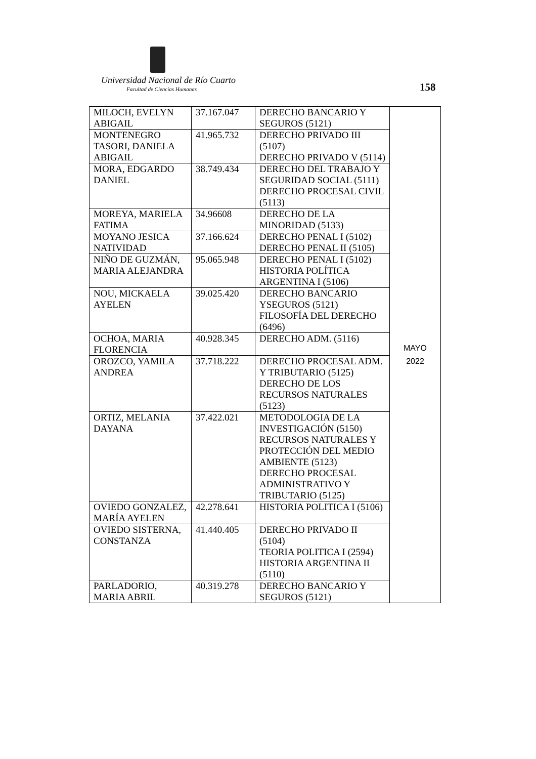Universidad Nacional de Río Cuarto
Facultad de Ciencias Humanas 158
| MILOCH, EVELYN ABIGAIL | 37.167.047 | DERECHO BANCARIO Y SEGUROS (5121) | MAYO 2022 |
| MONTENEGRO TASORI, DANIELA ABIGAIL | 41.965.732 | DERECHO PRIVADO III (5107) DERECHO PRIVADO V (5114) | |
| MORA, EDGARDO DANIEL | 38.749.434 | DERECHO DEL TRABAJO Y SEGURIDAD SOCIAL (5111) DERECHO PROCESAL CIVIL (5113) | |
| MOREYA, MARIELA FATIMA | 34.96608 | DERECHO DE LA MINORIDAD (5133) | |
| MOYANO JESICA NATIVIDAD | 37.166.624 | DERECHO PENAL I (5102) DERECHO PENAL II (5105) | |
| NIÑO DE GUZMÁN, MARIA ALEJANDRA | 95.065.948 | DERECHO PENAL I (5102) HISTORIA POLÍTICA ARGENTINA I (5106) | |
| NOU, MICKAELA AYELEN | 39.025.420 | DERECHO BANCARIO YSEGUROS (5121) FILOSOFÍA DEL DERECHO (6496) | |
| OCHOA, MARIA FLORENCIA | 40.928.345 | DERECHO ADM. (5116) | |
| OROZCO, YAMILA ANDREA | 37.718.222 | DERECHO PROCESAL ADM. Y TRIBUTARIO (5125) DERECHO DE LOS RECURSOS NATURALES (5123) | |
| ORTIZ, MELANIA DAYANA | 37.422.021 | METODOLOGIA DE LA INVESTIGACIÓN (5150) RECURSOS NATURALES Y PROTECCIÓN DEL MEDIO AMBIENTE (5123) DERECHO PROCESAL ADMINISTRATIVO Y TRIBUTARIO (5125) | |
| OVIEDO GONZALEZ, MARÍA AYELEN | 42.278.641 | HISTORIA POLITICA I (5106) | |
| OVIEDO SISTERNA, CONSTANZA | 41.440.405 | DERECHO PRIVADO II (5104) TEORIA POLITICA I (2594) HISTORIA ARGENTINA II (5110) | |
| PARLADORIO, MARIA ABRIL | 40.319.278 | DERECHO BANCARIO Y SEGUROS (5121) | |